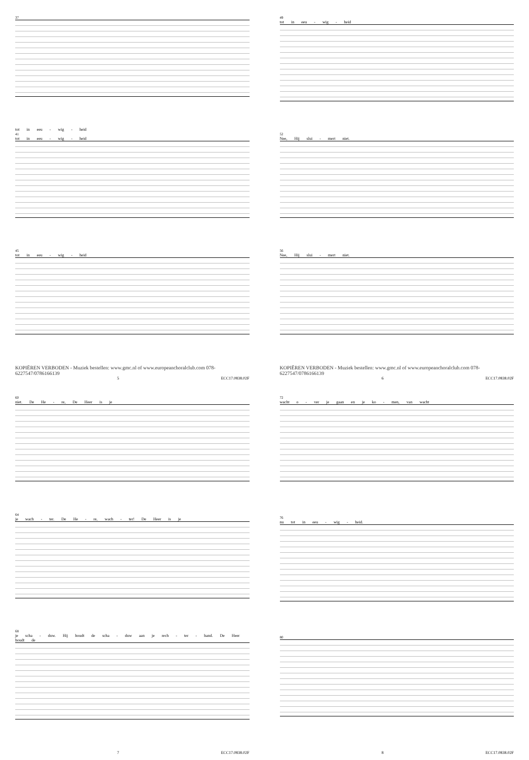37
tot in eeu - wig - heid
41
tot in eeu - wig - heid
45
tot in eeu - wig - heid
KOPIËREN VERBODEN - Muziek bestellen: www.gmc.nl of www.europeanchoralclub.com 078-6227547/0786166139
5 ECC17.0838.02F
49
tot in eeu - wig - heid
52
Nee, Hij slui - mert niet.
56
Nee, Hij slui - mert niet.
KOPIËREN VERBODEN - Muziek bestellen: www.gmc.nl of www.europeanchoralclub.com 078-6227547/0786166139
6 ECC17.0838.02F
60
niet. De He - re, De Heer is je
64
je wach - ter. De He - re, wach - ter! De Heer is je
68
je scha - duw. Hij houdt de scha - duw aan je rech - ter - hand. De Heer houdt de
7 ECC17.0838.02F
72
wacht o - ver je gaan en je ko - men, van wacht
76
nu tot in eeu - wig - heid.
80
8 ECC17.0838.02F